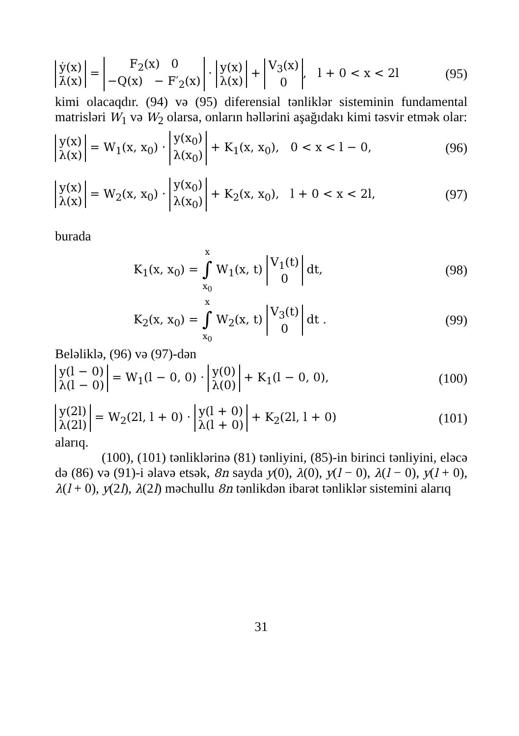ẏ(x) λ̇(x) = F<sub>2</sub>(x) 0 −Q(x) − F′<sub>2</sub>(x) · y(x) λ(x) + V<sub>3</sub>(x) 0, l + 0 < x < 2l (95)
kimi olacaqdır. (94) və (95) diferensial tənliklər sisteminin fundamental matrisləri W<sub>1</sub> və W<sub>2</sub> olarsa, onların həllərini aşağıdakı kimi təsvir etmək olar:
y(x) λ(x) = W<sub>1</sub>(x, x<sub>0</sub>) · y(x<sub>0</sub>) λ(x<sub>0</sub>) + K<sub>1</sub>(x, x<sub>0</sub>), 0 < x < l − 0, (96)
y(x) λ(x) = W<sub>2</sub>(x, x<sub>0</sub>) · y(x<sub>0</sub>) λ(x<sub>0</sub>) + K<sub>2</sub>(x, x<sub>0</sub>), l + 0 < x < 2l, (97)
burada
K<sub>1</sub>(x, x<sub>0</sub>) = x ∫ x<sub>0</sub> W<sub>1</sub>(x, t) V<sub>1</sub>(t) 0 dt, (98)
K<sub>2</sub>(x, x<sub>0</sub>) = x ∫ x<sub>0</sub> W<sub>2</sub>(x, t) V<sub>3</sub>(t) 0 dt . (99)
Beləliklə, (96) və (97)-dən
y(l − 0) λ(l − 0) = W<sub>1</sub>(l − 0, 0) · y(0) λ(0) + K<sub>1</sub>(l − 0, 0), (100)
y(2l) λ(2l) = W<sub>2</sub>(2l, l + 0) · y(l + 0) λ(l + 0) + K<sub>2</sub>(2l, l + 0) (101)
alarıq.
(100), (101) tənliklərinə (81) tənliyini, (85)-in birinci tənliyini, eləcə də (86) və (91)-i əlavə etsək, 8n sayda y(0), λ(0), y(l − 0), λ(l − 0), y(l + 0), λ(l + 0), y(2l), λ(2l) məchullu 8n tənlikdən ibarət tənliklər sistemini alarıq
31